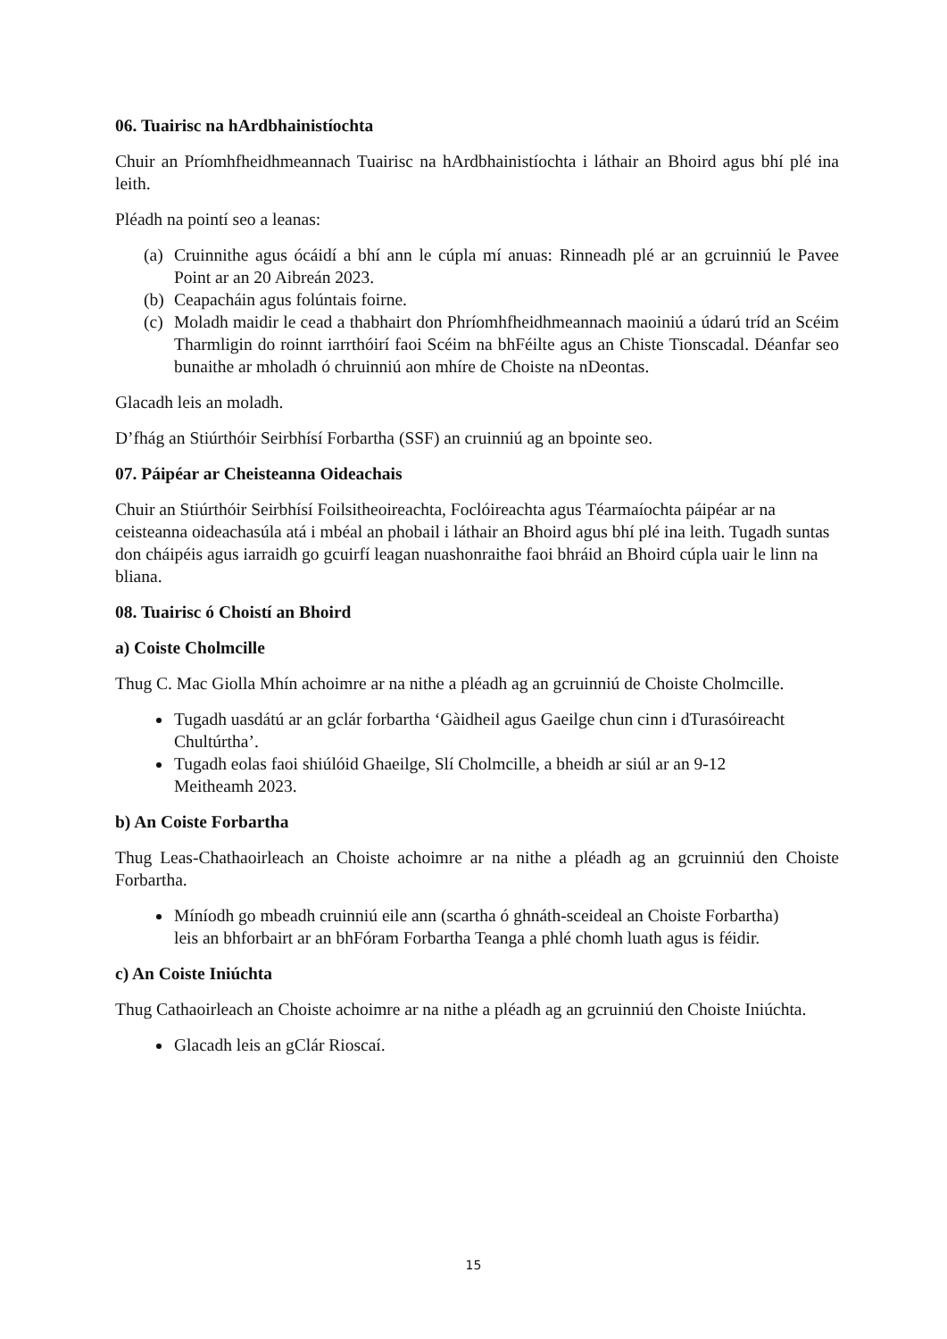06. Tuairisc na hArdbhainistíochta
Chuir an Príomhfheidhmeannach Tuairisc na hArdbhainistíochta i láthair an Bhoird agus bhí plé ina leith.
Pléadh na pointí seo a leanas:
(a)
Cruinnithe agus ócáidí a bhí ann le cúpla mí anuas: Rinneadh plé ar an gcruinniú le Pavee Point ar an 20 Aibreán 2023.
(b)
Ceapacháin agus folúntais foirne.
(c)
Moladh maidir le cead a thabhairt don Phríomhfheidhmeannach maoiniú a údarú tríd an Scéim Tharmligin do roinnt iarrthóirí faoi Scéim na bhFéilte agus an Chiste Tionscadal. Déanfar seo bunaithe ar mholadh ó chruinniú aon mhíre de Choiste na nDeontas.
Glacadh leis an moladh.
D’fhág an Stiúrthóir Seirbhísí Forbartha (SSF) an cruinniú ag an bpointe seo.
07. Páipéar ar Cheisteanna Oideachais
Chuir an Stiúrthóir Seirbhísí Foilsitheoireachta, Foclóireachta agus Téarmaíochta páipéar ar na ceisteanna oideachasúla atá i mbéal an phobail i láthair an Bhoird agus bhí plé ina leith. Tugadh suntas don cháipéis agus iarraidh go gcuirfí leagan nuashonraithe faoi bhráid an Bhoird cúpla uair le linn na bliana.
08. Tuairisc ó Choistí an Bhoird
a) Coiste Cholmcille
Thug C. Mac Giolla Mhín achoimre ar na nithe a pléadh ag an gcruinniú de Choiste Cholmcille.
Tugadh uasdátú ar an gclár forbartha ‘Gàidheil agus Gaeilge chun cinn i dTurasóireacht Chultúrtha’.
Tugadh eolas faoi shiúlóid Ghaeilge, Slí Cholmcille, a bheidh ar siúl ar an 9-12 Meitheamh 2023.
b) An Coiste Forbartha
Thug Leas-Chathaoirleach an Choiste achoimre ar na nithe a pléadh ag an gcruinniú den Choiste Forbartha.
Míníodh go mbeadh cruinniú eile ann (scartha ó ghnáth-sceideal an Choiste Forbartha) leis an bhforbairt ar an bhFóram Forbartha Teanga a phlé chomh luath agus is féidir.
c) An Coiste Iniúchta
Thug Cathaoirleach an Choiste achoimre ar na nithe a pléadh ag an gcruinniú den Choiste Iniúchta.
Glacadh leis an gClár Rioscaí.
15